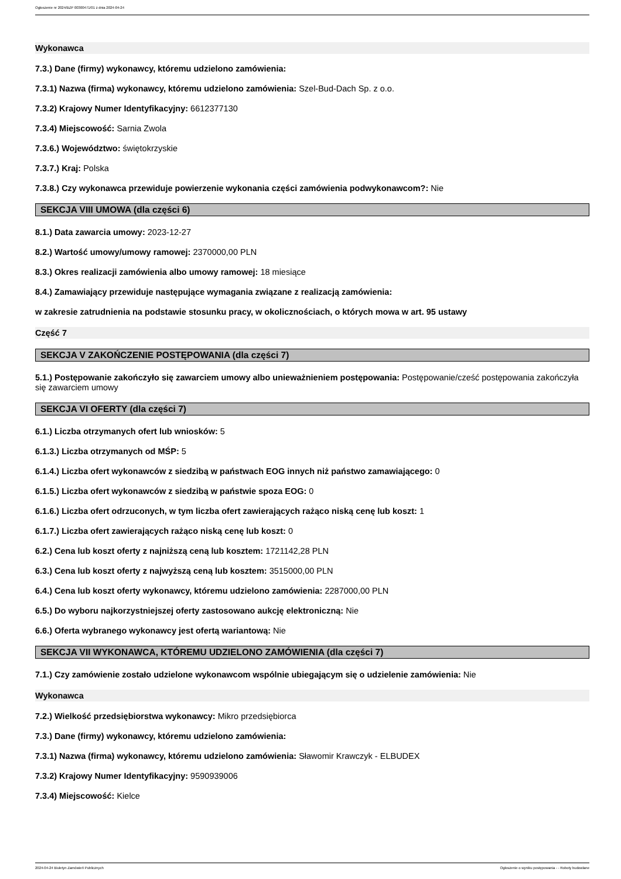Ogłoszenie nr 2024/BZP 00300471/01 z dnia 2024-04-24
Wykonawca
7.3.) Dane (firmy) wykonawcy, któremu udzielono zamówienia:
7.3.1) Nazwa (firma) wykonawcy, któremu udzielono zamówienia: Szel-Bud-Dach Sp. z o.o.
7.3.2) Krajowy Numer Identyfikacyjny: 6612377130
7.3.4) Miejscowość: Sarnia Zwola
7.3.6.) Województwo: świętokrzyskie
7.3.7.) Kraj: Polska
7.3.8.) Czy wykonawca przewiduje powierzenie wykonania części zamówienia podwykonawcom?: Nie
SEKCJA VIII UMOWA (dla części 6)
8.1.) Data zawarcia umowy: 2023-12-27
8.2.) Wartość umowy/umowy ramowej: 2370000,00 PLN
8.3.) Okres realizacji zamówienia albo umowy ramowej: 18 miesiące
8.4.) Zamawiający przewiduje następujące wymagania związane z realizacją zamówienia:
w zakresie zatrudnienia na podstawie stosunku pracy, w okolicznościach, o których mowa w art. 95 ustawy
Część 7
SEKCJA V ZAKOŃCZENIE POSTĘPOWANIA (dla części 7)
5.1.) Postępowanie zakończyło się zawarciem umowy albo unieważnieniem postępowania: Postępowanie/cześć postępowania zakończyła się zawarciem umowy
SEKCJA VI OFERTY (dla części 7)
6.1.) Liczba otrzymanych ofert lub wniosków: 5
6.1.3.) Liczba otrzymanych od MŚP: 5
6.1.4.) Liczba ofert wykonawców z siedzibą w państwach EOG innych niż państwo zamawiającego: 0
6.1.5.) Liczba ofert wykonawców z siedzibą w państwie spoza EOG: 0
6.1.6.) Liczba ofert odrzuconych, w tym liczba ofert zawierających rażąco niską cenę lub koszt: 1
6.1.7.) Liczba ofert zawierających rażąco niską cenę lub koszt: 0
6.2.) Cena lub koszt oferty z najniższą ceną lub kosztem: 1721142,28 PLN
6.3.) Cena lub koszt oferty z najwyższą ceną lub kosztem: 3515000,00 PLN
6.4.) Cena lub koszt oferty wykonawcy, któremu udzielono zamówienia: 2287000,00 PLN
6.5.) Do wyboru najkorzystniejszej oferty zastosowano aukcję elektroniczną: Nie
6.6.) Oferta wybranego wykonawcy jest ofertą wariantową: Nie
SEKCJA VII WYKONAWCA, KTÓREMU UDZIELONO ZAMÓWIENIA (dla części 7)
7.1.) Czy zamówienie zostało udzielone wykonawcom wspólnie ubiegającym się o udzielenie zamówienia: Nie
Wykonawca
7.2.) Wielkość przedsiębiorstwa wykonawcy: Mikro przedsiębiorca
7.3.) Dane (firmy) wykonawcy, któremu udzielono zamówienia:
7.3.1) Nazwa (firma) wykonawcy, któremu udzielono zamówienia: Sławomir Krawczyk - ELBUDEX
7.3.2) Krajowy Numer Identyfikacyjny: 9590939006
7.3.4) Miejscowość: Kielce
2024-04-24 Biuletyn Zamówień Publicznych Ogłoszenie o wyniku postępowania - - Roboty budowlane